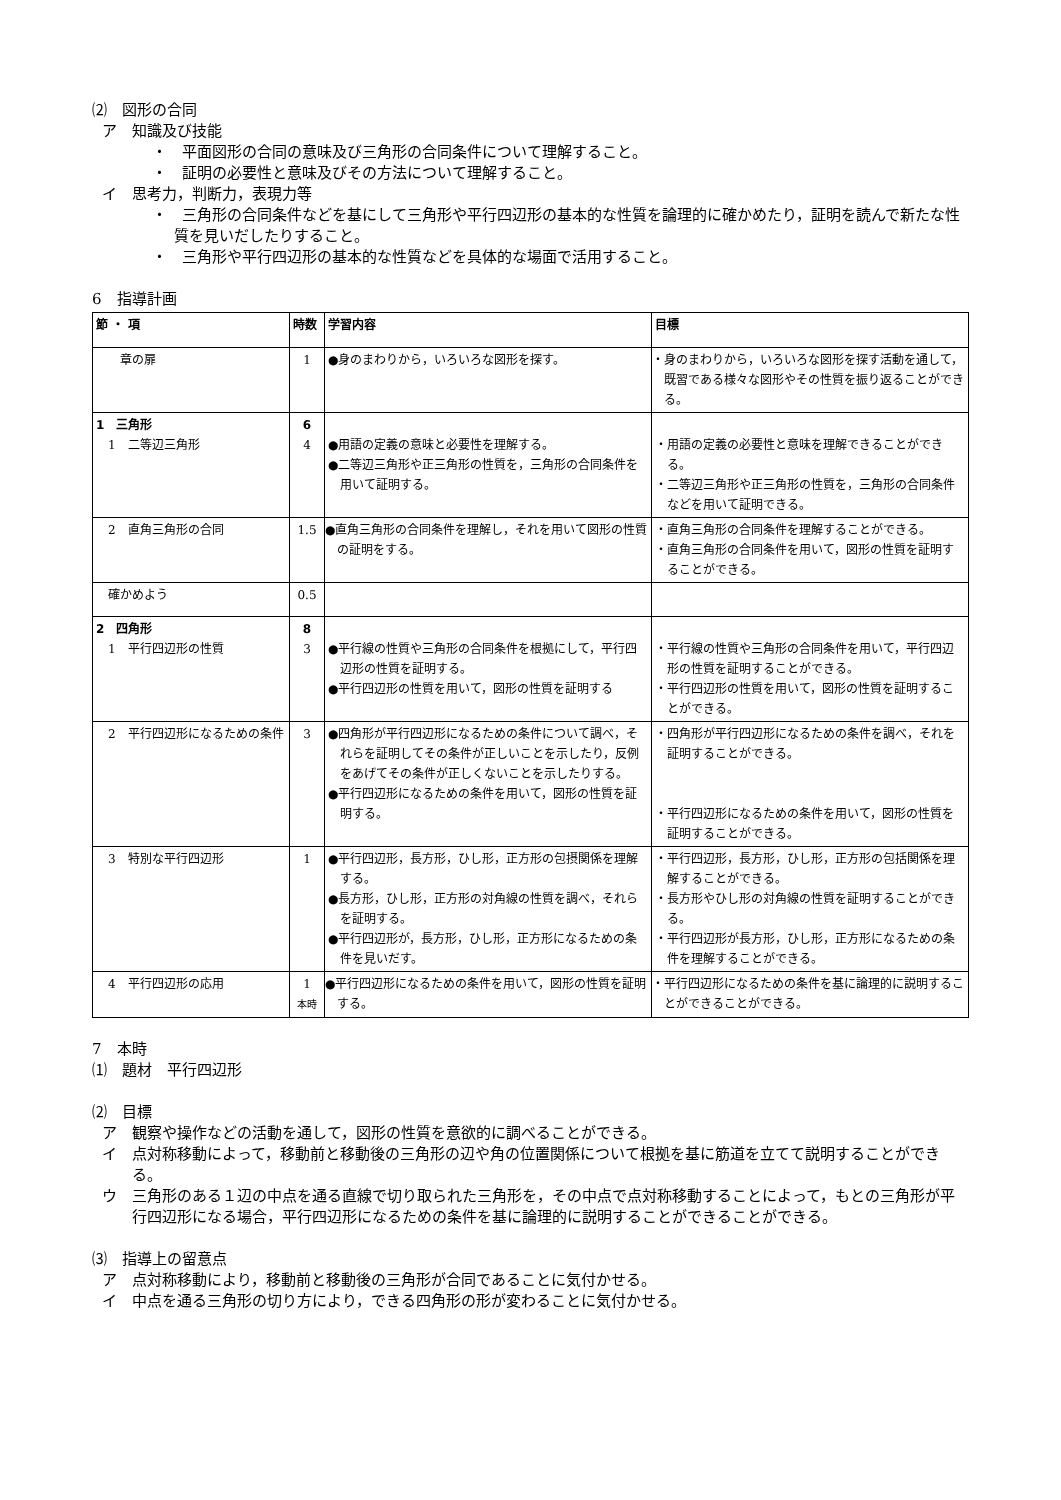⑵　図形の合同
ア　知識及び技能
・　平面図形の合同の意味及び三角形の合同条件について理解すること。
・　証明の必要性と意味及びその方法について理解すること。
イ　思考力，判断力，表現力等
・　三角形の合同条件などを基にして三角形や平行四辺形の基本的な性質を論理的に確かめたり，証明を読んで新たな性質を見いだしたりすること。
・　三角形や平行四辺形の基本的な性質などを具体的な場面で活用すること。
6　指導計画
| 節 ・ 項 | 時数 | 学習内容 | 目標 |
| --- | --- | --- | --- |
| 章の扉 | 1 | ●身のまわりから，いろいろな図形を探す。 | ・身のまわりから，いろいろな図形を探す活動を通して，既習である様々な図形やその性質を振り返ることができる。 |
| 1 三角形 1 二等辺三角形 | 6 4 | ●用語の定義の意味と必要性を理解する。 ●二等辺三角形や正三角形の性質を，三角形の合同条件を用いて証明する。 | ・用語の定義の必要性と意味を理解できることができる。 ・二等辺三角形や正三角形の性質を，三角形の合同条件などを用いて証明できる。 |
| 2 直角三角形の合同 | 1.5 | ●直角三角形の合同条件を理解し，それを用いて図形の性質の証明をする。 | ・直角三角形の合同条件を理解することができる。 ・直角三角形の合同条件を用いて，図形の性質を証明することができる。 |
| 確かめよう | 0.5 | | |
| 2 四角形 1 平行四辺形の性質 | 8 3 | ●平行線の性質や三角形の合同条件を根拠にして，平行四辺形の性質を証明する。 ●平行四辺形の性質を用いて，図形の性質を証明する | ・平行線の性質や三角形の合同条件を用いて，平行四辺形の性質を証明することができる。 ・平行四辺形の性質を用いて，図形の性質を証明することができる。 |
| 2 平行四辺形になるための条件 | 3 | ●四角形が平行四辺形になるための条件について調べ，それらを証明してその条件が正しいことを示したり，反例をあげてその条件が正しくないことを示したりする。 ●平行四辺形になるための条件を用いて，図形の性質を証明する。 | ・四角形が平行四辺形になるための条件を調べ，それを証明することができる。 ・平行四辺形になるための条件を用いて，図形の性質を証明することができる。 |
| 3 特別な平行四辺形 | 1 | ●平行四辺形，長方形，ひし形，正方形の包摂関係を理解する。 ●長方形，ひし形，正方形の対角線の性質を調べ，それらを証明する。 ●平行四辺形が，長方形，ひし形，正方形になるための条件を見いだす。 | ・平行四辺形，長方形，ひし形，正方形の包括関係を理解することができる。 ・長方形やひし形の対角線の性質を証明することができる。 ・平行四辺形が長方形，ひし形，正方形になるための条件を理解することができる。 |
| 4 平行四辺形の応用 | 1 本時 | ●平行四辺形になるための条件を用いて，図形の性質を証明する。 | ・平行四辺形になるための条件を基に論理的に説明することができることができる。 |
7　本時
⑴　題材　平行四辺形
⑵　目標
ア　観察や操作などの活動を通して，図形の性質を意欲的に調べることができる。
イ　点対称移動によって，移動前と移動後の三角形の辺や角の位置関係について根拠を基に筋道を立てて説明することができる。
ウ　三角形のある１辺の中点を通る直線で切り取られた三角形を，その中点で点対称移動することによって，もとの三角形が平行四辺形になる場合，平行四辺形になるための条件を基に論理的に説明することができることができる。
⑶　指導上の留意点
ア　点対称移動により，移動前と移動後の三角形が合同であることに気付かせる。
イ　中点を通る三角形の切り方により，できる四角形の形が変わることに気付かせる。